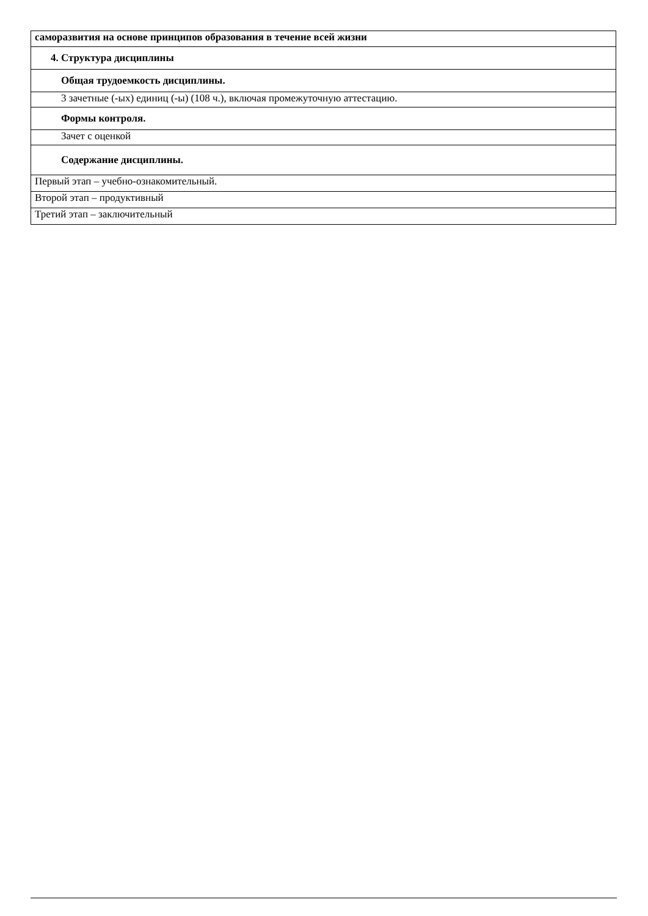| саморазвития на основе принципов образования в течение всей жизни |
| 4. Структура дисциплины |
| Общая трудоемкость дисциплины. |
| 3 зачетные (-ых) единиц (-ы) (108 ч.), включая промежуточную аттестацию. |
| Формы контроля. |
| Зачет с оценкой |
| Содержание дисциплины. |
| Первый этап – учебно-ознакомительный. |
| Второй этап – продуктивный |
| Третий этап – заключительный |